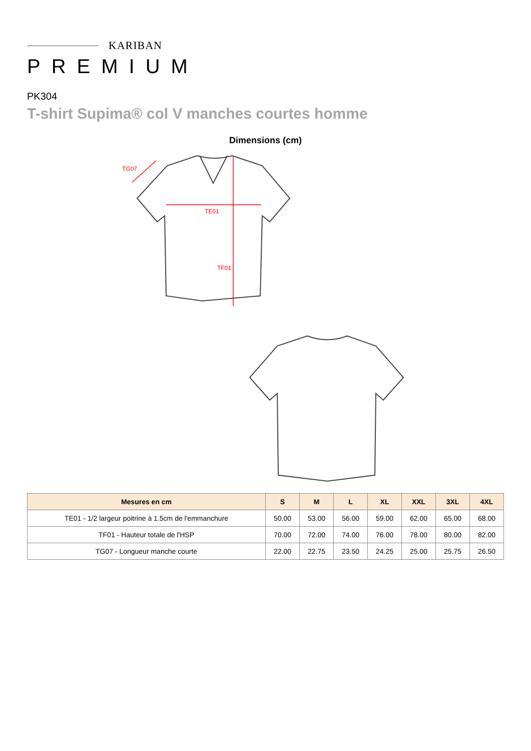KARIBAN
PREMIUM
PK304
T-shirt Supima® col V manches courtes homme
Dimensions (cm)
TG07
TE01
TF01
| Mesures en cm | S | M | L | XL | XXL | 3XL | 4XL |
| --- | --- | --- | --- | --- | --- | --- | --- |
| TE01 - 1/2 largeur poitrine à 1.5cm de l'emmanchure | 50.00 | 53.00 | 56.00 | 59.00 | 62.00 | 65.00 | 68.00 |
| TF01 - Hauteur totale de l'HSP | 70.00 | 72.00 | 74.00 | 76.00 | 78.00 | 80.00 | 82.00 |
| TG07 - Longueur manche courte | 22.00 | 22.75 | 23.50 | 24.25 | 25.00 | 25.75 | 26.50 |